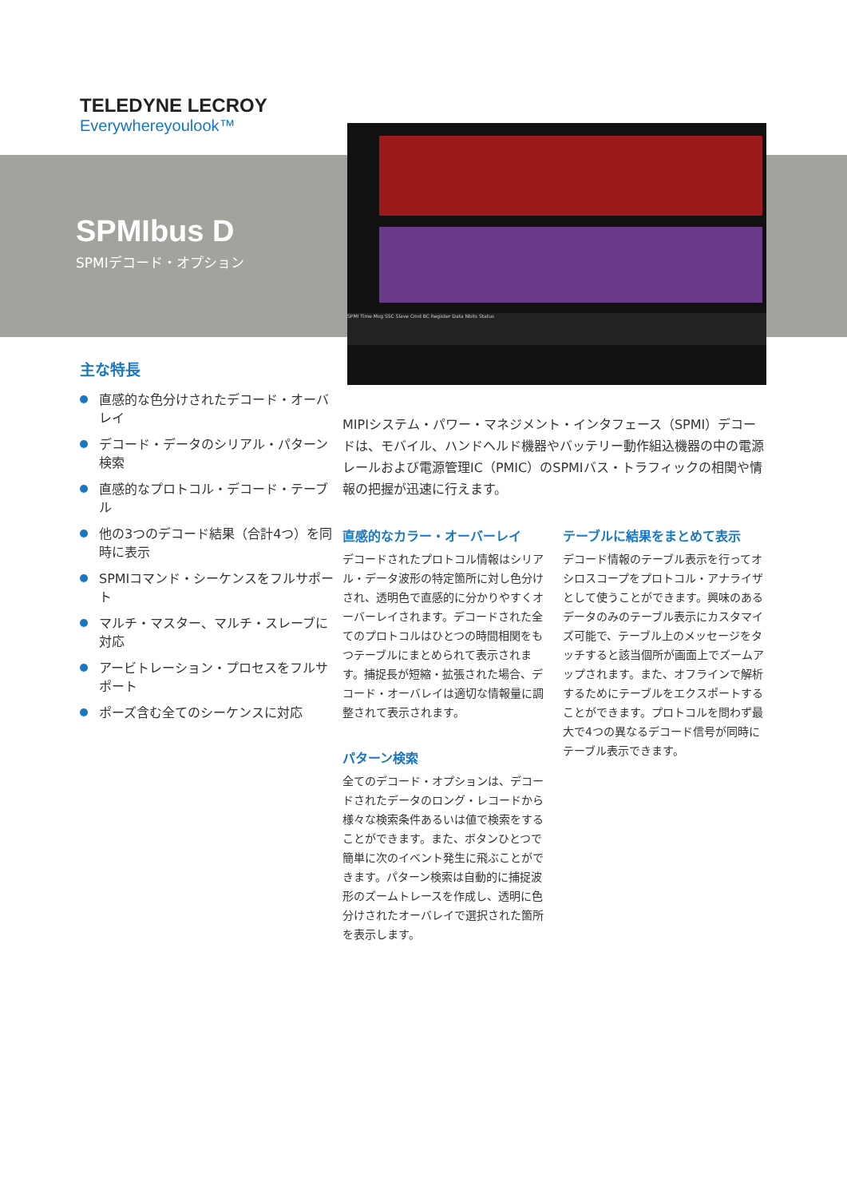TELEDYNE LECROY
Everywhereyoulook™
SPMIbus D
SPMIデコード・オプション
SPMI Time Msg SSC Slave Cmd BC Register Data Nbits Status
主な特長
直感的な色分けされたデコード・オーバレイ
デコード・データのシリアル・パターン検索
直感的なプロトコル・デコード・テーブル
他の3つのデコード結果（合計4つ）を同時に表示
SPMIコマンド・シーケンスをフルサポート
マルチ・マスター、マルチ・スレーブに対応
アービトレーション・プロセスをフルサポート
ポーズ含む全てのシーケンスに対応
MIPIシステム・パワー・マネジメント・インタフェース（SPMI）デコードは、モバイル、ハンドヘルド機器やバッテリー動作組込機器の中の電源レールおよび電源管理IC（PMIC）のSPMIバス・トラフィックの相関や情報の把握が迅速に行えます。
直感的なカラー・オーバーレイ
デコードされたプロトコル情報はシリアル・データ波形の特定箇所に対し色分けされ、透明色で直感的に分かりやすくオーバーレイされます。デコードされた全てのプロトコルはひとつの時間相関をもつテーブルにまとめられて表示されます。捕捉長が短縮・拡張された場合、デコード・オーバレイは適切な情報量に調整されて表示されます。
パターン検索
全てのデコード・オプションは、デコードされたデータのロング・レコードから様々な検索条件あるいは値で検索をすることができます。また、ボタンひとつで簡単に次のイベント発生に飛ぶことができます。パターン検索は自動的に捕捉波形のズームトレースを作成し、透明に色分けされたオーバレイで選択された箇所を表示します。
テーブルに結果をまとめて表示
デコード情報のテーブル表示を行ってオシロスコープをプロトコル・アナライザとして使うことができます。興味のあるデータのみのテーブル表示にカスタマイズ可能で、テーブル上のメッセージをタッチすると該当個所が画面上でズームアップされます。また、オフラインで解析するためにテーブルをエクスポートすることができます。プロトコルを問わず最大で4つの異なるデコード信号が同時にテーブル表示できます。